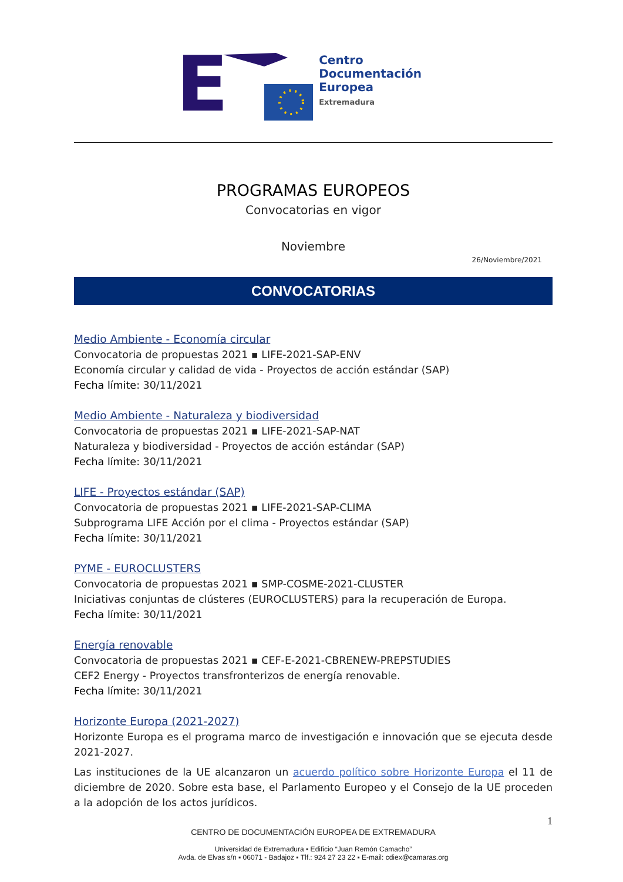E
Centro
Documentación Europea
Extremadura
PROGRAMAS EUROPEOS
Convocatorias en vigor
Noviembre
26/Noviembre/2021
CONVOCATORIAS
Medio Ambiente - Economía circular
Convocatoria de propuestas 2021 ▪ LIFE-2021-SAP-ENV
Economía circular y calidad de vida - Proyectos de acción estándar (SAP)
Fecha límite: 30/11/2021
Medio Ambiente - Naturaleza y biodiversidad
Convocatoria de propuestas 2021 ▪ LIFE-2021-SAP-NAT
Naturaleza y biodiversidad - Proyectos de acción estándar (SAP)
Fecha límite: 30/11/2021
LIFE - Proyectos estándar (SAP)
Convocatoria de propuestas 2021 ▪ LIFE-2021-SAP-CLIMA
Subprograma LIFE Acción por el clima - Proyectos estándar (SAP)
Fecha límite: 30/11/2021
PYME - EUROCLUSTERS
Convocatoria de propuestas 2021 ▪ SMP-COSME-2021-CLUSTER
Iniciativas conjuntas de clústeres (EUROCLUSTERS) para la recuperación de Europa.
Fecha límite: 30/11/2021
Energía renovable
Convocatoria de propuestas 2021 ▪ CEF-E-2021-CBRENEW-PREPSTUDIES
CEF2 Energy - Proyectos transfronterizos de energía renovable.
Fecha límite: 30/11/2021
Horizonte Europa (2021-2027)
Horizonte Europa es el programa marco de investigación e innovación que se ejecuta desde 2021-2027.
Las instituciones de la UE alcanzaron un acuerdo político sobre Horizonte Europa el 11 de diciembre de 2020. Sobre esta base, el Parlamento Europeo y el Consejo de la UE proceden a la adopción de los actos jurídicos.
1
CENTRO DE DOCUMENTACIÓN EUROPEA DE EXTREMADURA
Universidad de Extremadura ▪ Edificio “Juan Remón Camacho”
Avda. de Elvas s/n ▪ 06071 - Badajoz ▪ Tlf.: 924 27 23 22 ▪ E-mail: cdiex@camaras.org